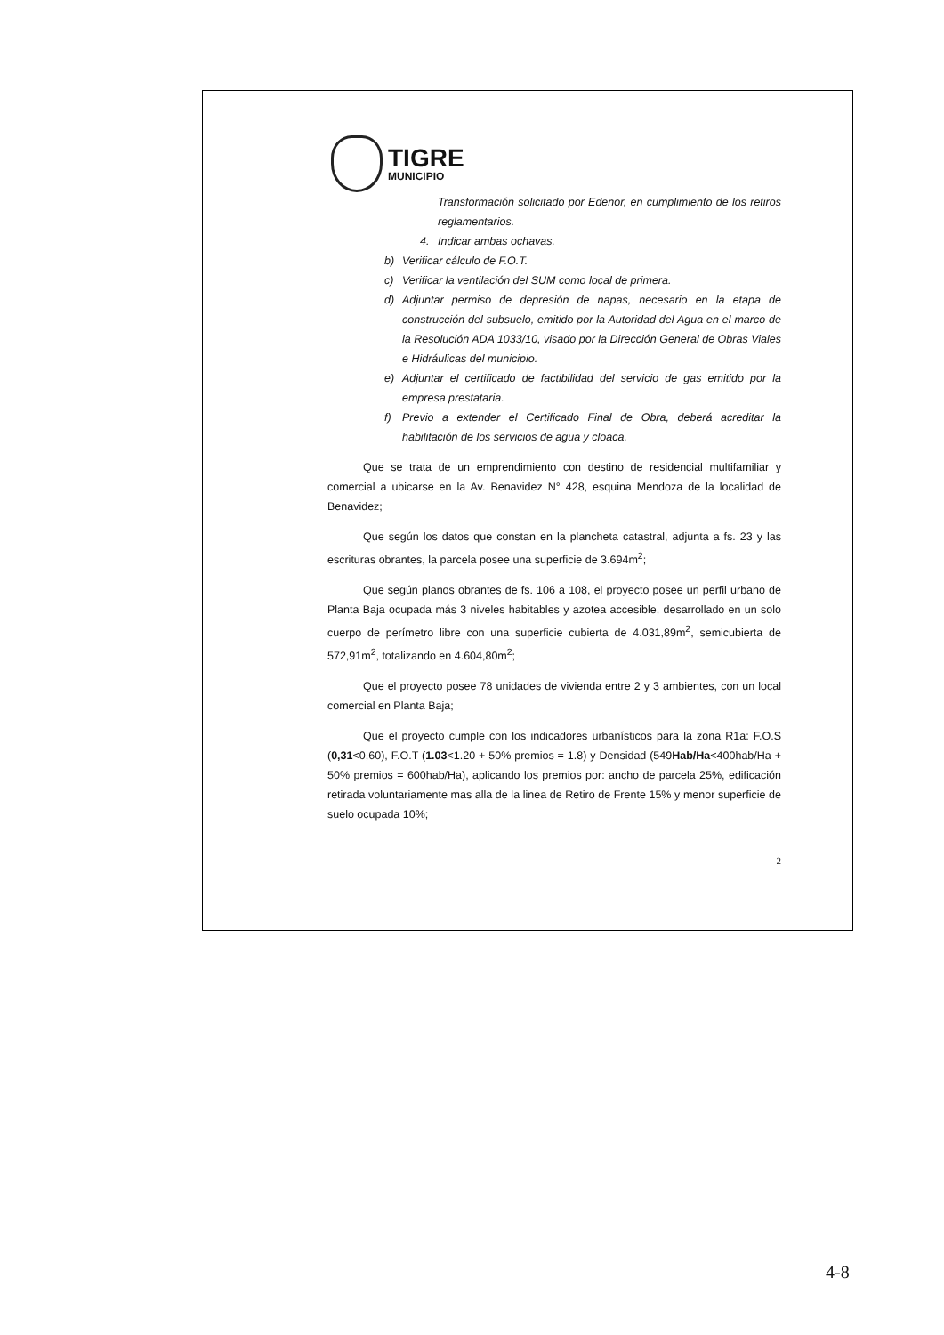TIGRE
MUNICIPIO
Transformación solicitado por Edenor, en cumplimiento de los retiros reglamentarios.
4. Indicar ambas ochavas.
b) Verificar cálculo de F.O.T.
c) Verificar la ventilación del SUM como local de primera.
d) Adjuntar permiso de depresión de napas, necesario en la etapa de construcción del subsuelo, emitido por la Autoridad del Agua en el marco de la Resolución ADA 1033/10, visado por la Dirección General de Obras Viales e Hidráulicas del municipio.
e) Adjuntar el certificado de factibilidad del servicio de gas emitido por la empresa prestataria.
f) Previo a extender el Certificado Final de Obra, deberá acreditar la habilitación de los servicios de agua y cloaca.
Que se trata de un emprendimiento con destino de residencial multifamiliar y comercial a ubicarse en la Av. Benavidez N° 428, esquina Mendoza de la localidad de Benavidez;
Que según los datos que constan en la plancheta catastral, adjunta a fs. 23 y las escrituras obrantes, la parcela posee una superficie de 3.694m<sup>2</sup>;
Que según planos obrantes de fs. 106 a 108, el proyecto posee un perfil urbano de Planta Baja ocupada más 3 niveles habitables y azotea accesible, desarrollado en un solo cuerpo de perímetro libre con una superficie cubierta de 4.031,89m<sup>2</sup>, semicubierta de 572,91m<sup>2</sup>, totalizando en 4.604,80m<sup>2</sup>;
Que el proyecto posee 78 unidades de vivienda entre 2 y 3 ambientes, con un local comercial en Planta Baja;
Que el proyecto cumple con los indicadores urbanísticos para la zona R1a: F.O.S (0,31<0,60), F.O.T (1.03<1.20 + 50% premios = 1.8) y Densidad (549Hab/Ha<400hab/Ha + 50% premios = 600hab/Ha), aplicando los premios por: ancho de parcela 25%, edificación retirada voluntariamente mas alla de la linea de Retiro de Frente 15% y menor superficie de suelo ocupada 10%;
2
4-8